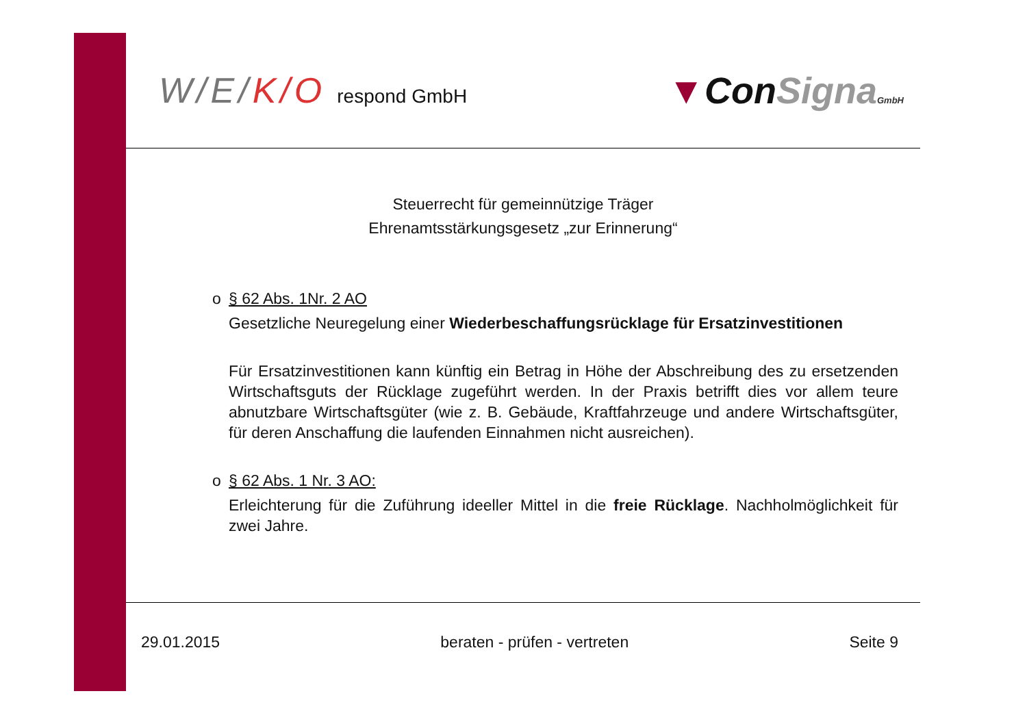W/E/K/O respond GmbH
▼ConSigna GmbH
Steuerrecht für gemeinnützige Träger
Ehrenamtsstärkungsgesetz „zur Erinnerung“
o § 62 Abs. 1Nr. 2 AO
Gesetzliche Neuregelung einer Wiederbeschaffungsrücklage für Ersatzinvestitionen
Für Ersatzinvestitionen kann künftig ein Betrag in Höhe der Abschreibung des zu ersetzenden Wirtschaftsguts der Rücklage zugeführt werden. In der Praxis betrifft dies vor allem teure abnutzbare Wirtschaftsgüter (wie z. B. Gebäude, Kraftfahrzeuge und andere Wirtschaftsgüter, für deren Anschaffung die laufenden Einnahmen nicht ausreichen).
o § 62 Abs. 1 Nr. 3 AO:
Erleichterung für die Zuführung ideeller Mittel in die freie Rücklage. Nachholmöglichkeit für zwei Jahre.
29.01.2015 beraten - prüfen - vertreten Seite 9